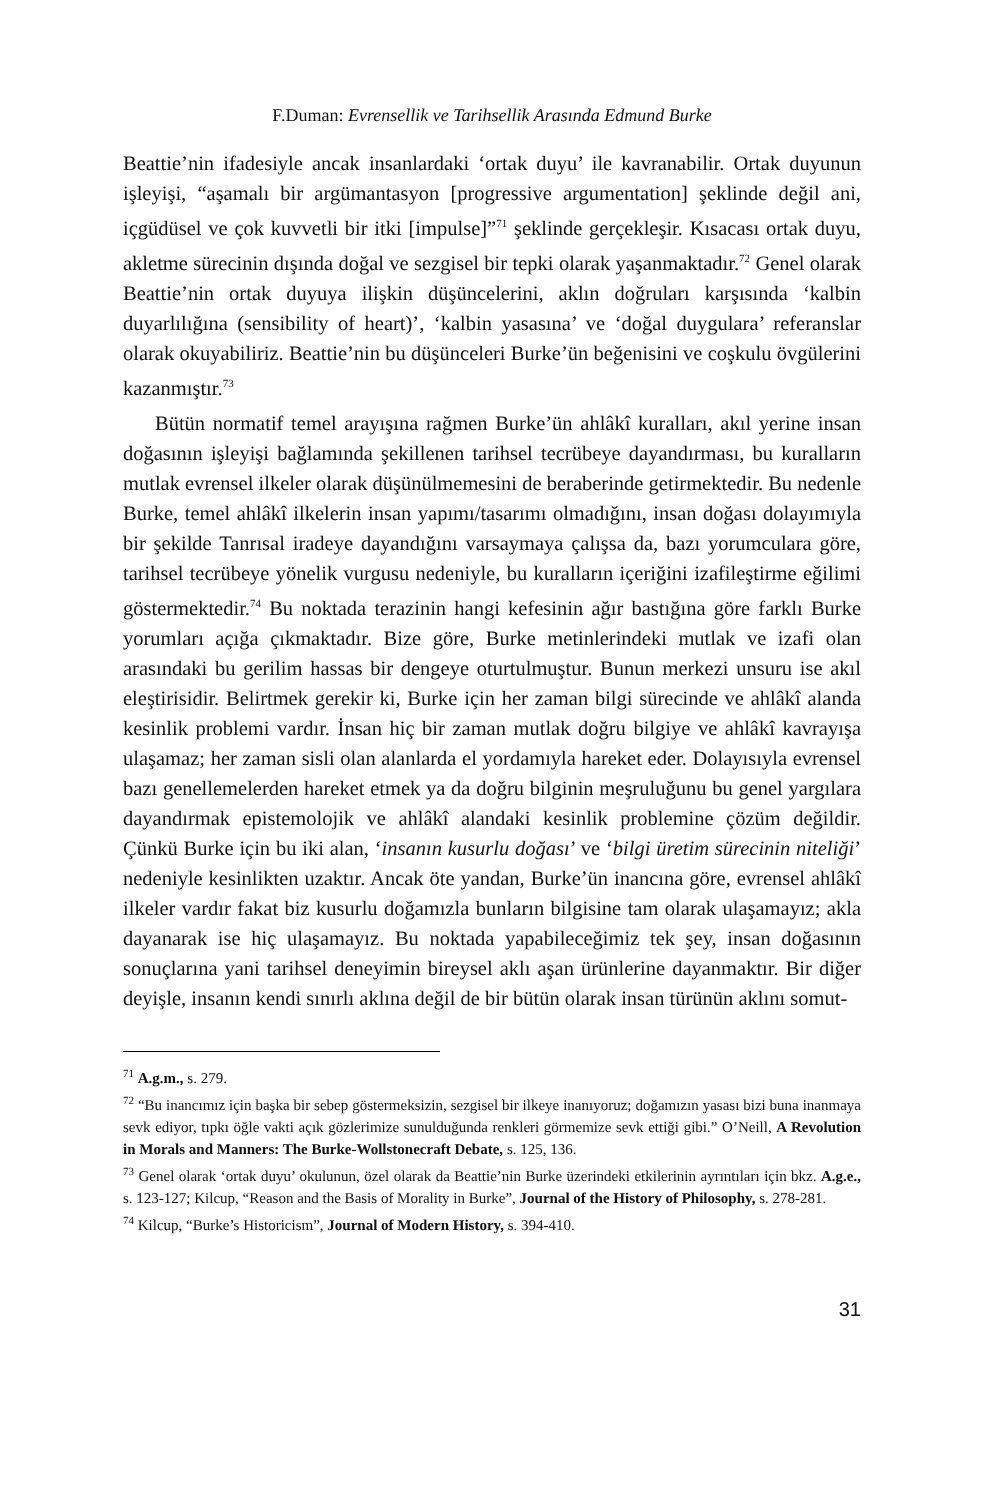F.Duman: Evrensellik ve Tarihsellik Arasında Edmund Burke
Beattie’nin ifadesiyle ancak insanlardaki ‘ortak duyu’ ile kavranabilir. Ortak duyunun işleyişi, “aşamalı bir argümantasyon [progressive argumentation] şeklinde değil ani, içgüdüsel ve çok kuvvetli bir itki [impulse]”<sup>71</sup> şeklinde gerçekleşir. Kısacası ortak duyu, akletme sürecinin dışında doğal ve sezgisel bir tepki olarak yaşanmaktadır.<sup>72</sup> Genel olarak Beattie’nin ortak duyuya ilişkin düşüncelerini, aklın doğruları karşısında ‘kalbin duyarlılığına (sensibility of heart)’, ‘kalbin yasasına’ ve ‘doğal duygulara’ referanslar olarak okuyabiliriz. Beattie’nin bu düşünceleri Burke’ün beğenisini ve coşkulu övgülerini kazanmıştır.<sup>73</sup>
Bütün normatif temel arayışına rağmen Burke’ün ahlâkî kuralları, akıl yerine insan doğasının işleyişi bağlamında şekillenen tarihsel tecrübeye dayandırması, bu kuralların mutlak evrensel ilkeler olarak düşünülmemesini de beraberinde getirmektedir. Bu nedenle Burke, temel ahlâkî ilkelerin insan yapımı/tasarımı olmadığını, insan doğası dolayımıyla bir şekilde Tanrısal iradeye dayandığını varsaymaya çalışsa da, bazı yorumculara göre, tarihsel tecrübeye yönelik vurgusu nedeniyle, bu kuralların içeriğini izafileştirme eğilimi göstermektedir.<sup>74</sup> Bu noktada terazinin hangi kefesinin ağır bastığına göre farklı Burke yorumları açığa çıkmaktadır. Bize göre, Burke metinlerindeki mutlak ve izafi olan arasındaki bu gerilim hassas bir dengeye oturtulmuştur. Bunun merkezi unsuru ise akıl eleştirisidir. Belirtmek gerekir ki, Burke için her zaman bilgi sürecinde ve ahlâkî alanda kesinlik problemi vardır. İnsan hiç bir zaman mutlak doğru bilgiye ve ahlâkî kavrayışa ulaşamaz; her zaman sisli olan alanlarda el yordamıyla hareket eder. Dolayısıyla evrensel bazı genellemelerden hareket etmek ya da doğru bilginin meşruluğunu bu genel yargılara dayandırmak epistemolojik ve ahlâkî alandaki kesinlik problemine çözüm değildir. Çünkü Burke için bu iki alan, ‘insanın kusurlu doğası’ ve ‘bilgi üretim sürecinin niteliği’ nedeniyle kesinlikten uzaktır. Ancak öte yandan, Burke’ün inancına göre, evrensel ahlâkî ilkeler vardır fakat biz kusurlu doğamızla bunların bilgisine tam olarak ulaşamayız; akla dayanarak ise hiç ulaşamayız. Bu noktada yapabileceğimiz tek şey, insan doğasının sonuçlarına yani tarihsel deneyimin bireysel aklı aşan ürünlerine dayanmaktır. Bir diğer deyişle, insanın kendi sınırlı aklına değil de bir bütün olarak insan türünün aklını somut-
<sup>71</sup> A.g.m., s. 279.
<sup>72</sup> “Bu inancımız için başka bir sebep göstermeksizin, sezgisel bir ilkeye inanıyoruz; doğamızın yasası bizi buna inanmaya sevk ediyor, tıpkı öğle vakti açık gözlerimize sunulduğunda renkleri görmemize sevk ettiği gibi.” O’Neill, A Revolution in Morals and Manners: The Burke-Wollstonecraft Debate, s. 125, 136.
<sup>73</sup> Genel olarak ‘ortak duyu’ okulunun, özel olarak da Beattie’nin Burke üzerindeki etkilerinin ayrıntıları için bkz. A.g.e., s. 123-127; Kilcup, “Reason and the Basis of Morality in Burke”, Journal of the History of Philosophy, s. 278-281.
<sup>74</sup> Kilcup, “Burke’s Historicism”, Journal of Modern History, s. 394-410.
31